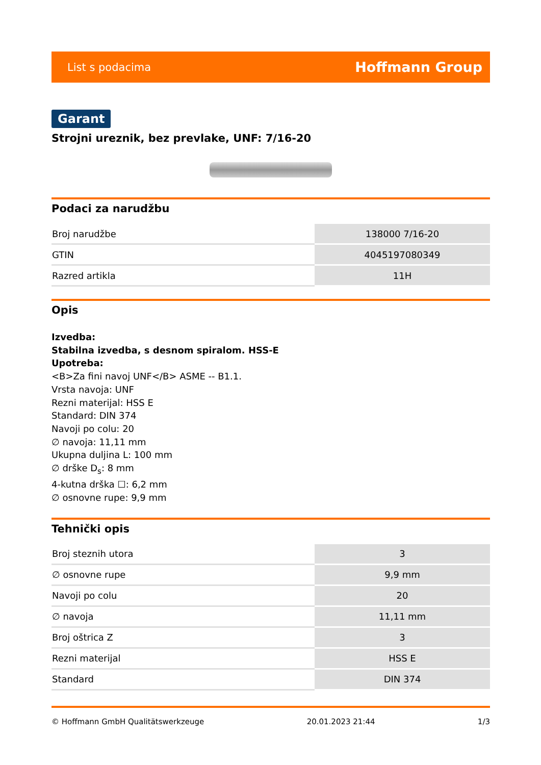List s podacima Hoffmann Group
Garant
Strojni ureznik, bez prevlake, UNF: 7/16-20
Podaci za narudžbu
| Broj narudžbe | 138000 7/16-20 |
| GTIN | 4045197080349 |
| Razred artikla | 11H |
Opis
Izvedba:
Stabilna izvedba, s desnom spiralom. HSS-E
Upotreba:
<B>Za fini navoj UNF</B> ASME -- B1.1.
Vrsta navoja: UNF
Rezni materijal: HSS E
Standard: DIN 374
Navoji po colu: 20
∅ navoja: 11,11 mm
Ukupna duljina L: 100 mm
∅ drške D<sub>s</sub>: 8 mm
4-kutna drška ☐: 6,2 mm
∅ osnovne rupe: 9,9 mm
Tehnički opis
| Broj steznih utora | 3 |
| ∅ osnovne rupe | 9,9 mm |
| Navoji po colu | 20 |
| ∅ navoja | 11,11 mm |
| Broj oštrica Z | 3 |
| Rezni materijal | HSS E |
| Standard | DIN 374 |
© Hoffmann GmbH Qualitätswerkzeuge 20.01.2023 21:44 1/3